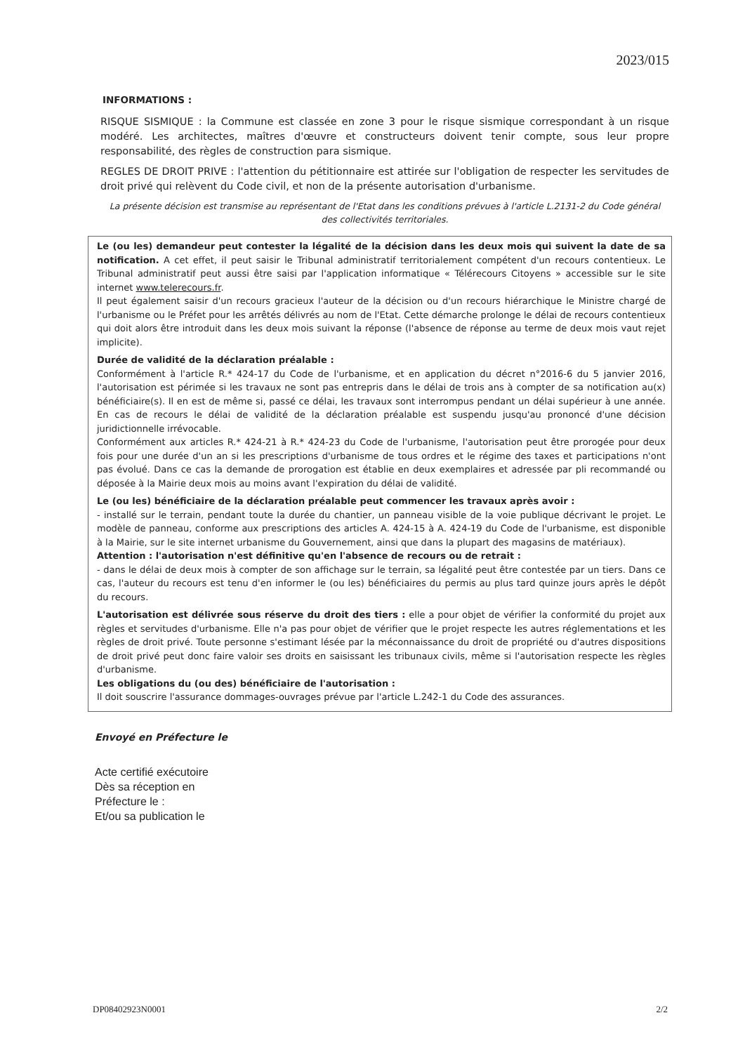2023/015
INFORMATIONS :
RISQUE SISMIQUE : la Commune est classée en zone 3 pour le risque sismique correspondant à un risque modéré. Les architectes, maîtres d'œuvre et constructeurs doivent tenir compte, sous leur propre responsabilité, des règles de construction para sismique.
REGLES DE DROIT PRIVE : l'attention du pétitionnaire est attirée sur l'obligation de respecter les servitudes de droit privé qui relèvent du Code civil, et non de la présente autorisation d'urbanisme.
La présente décision est transmise au représentant de l'Etat dans les conditions prévues à l'article L.2131-2 du Code général des collectivités territoriales.
Le (ou les) demandeur peut contester la légalité de la décision dans les deux mois qui suivent la date de sa notification. A cet effet, il peut saisir le Tribunal administratif territorialement compétent d'un recours contentieux. Le Tribunal administratif peut aussi être saisi par l'application informatique « Télérecours Citoyens » accessible sur le site internet www.telerecours.fr.
Il peut également saisir d'un recours gracieux l'auteur de la décision ou d'un recours hiérarchique le Ministre chargé de l'urbanisme ou le Préfet pour les arrêtés délivrés au nom de l'Etat. Cette démarche prolonge le délai de recours contentieux qui doit alors être introduit dans les deux mois suivant la réponse (l'absence de réponse au terme de deux mois vaut rejet implicite).
Durée de validité de la déclaration préalable :
Conformément à l'article R.* 424-17 du Code de l'urbanisme, et en application du décret n°2016-6 du 5 janvier 2016, l'autorisation est périmée si les travaux ne sont pas entrepris dans le délai de trois ans à compter de sa notification au(x) bénéficiaire(s). Il en est de même si, passé ce délai, les travaux sont interrompus pendant un délai supérieur à une année. En cas de recours le délai de validité de la déclaration préalable est suspendu jusqu'au prononcé d'une décision juridictionnelle irrévocable.
Conformément aux articles R.* 424-21 à R.* 424-23 du Code de l'urbanisme, l'autorisation peut être prorogée pour deux fois pour une durée d'un an si les prescriptions d'urbanisme de tous ordres et le régime des taxes et participations n'ont pas évolué. Dans ce cas la demande de prorogation est établie en deux exemplaires et adressée par pli recommandé ou déposée à la Mairie deux mois au moins avant l'expiration du délai de validité.
Le (ou les) bénéficiaire de la déclaration préalable peut commencer les travaux après avoir :
- installé sur le terrain, pendant toute la durée du chantier, un panneau visible de la voie publique décrivant le projet. Le modèle de panneau, conforme aux prescriptions des articles A. 424-15 à A. 424-19 du Code de l'urbanisme, est disponible à la Mairie, sur le site internet urbanisme du Gouvernement, ainsi que dans la plupart des magasins de matériaux).
Attention : l'autorisation n'est définitive qu'en l'absence de recours ou de retrait :
- dans le délai de deux mois à compter de son affichage sur le terrain, sa légalité peut être contestée par un tiers. Dans ce cas, l'auteur du recours est tenu d'en informer le (ou les) bénéficiaires du permis au plus tard quinze jours après le dépôt du recours.
L'autorisation est délivrée sous réserve du droit des tiers : elle a pour objet de vérifier la conformité du projet aux règles et servitudes d'urbanisme. Elle n'a pas pour objet de vérifier que le projet respecte les autres réglementations et les règles de droit privé. Toute personne s'estimant lésée par la méconnaissance du droit de propriété ou d'autres dispositions de droit privé peut donc faire valoir ses droits en saisissant les tribunaux civils, même si l'autorisation respecte les règles d'urbanisme.
Les obligations du (ou des) bénéficiaire de l'autorisation :
Il doit souscrire l'assurance dommages-ouvrages prévue par l'article L.242-1 du Code des assurances.
Envoyé en Préfecture le
Acte certifié exécutoire
Dès sa réception en
Préfecture le :
Et/ou sa publication le
DP08402923N0001 2/2